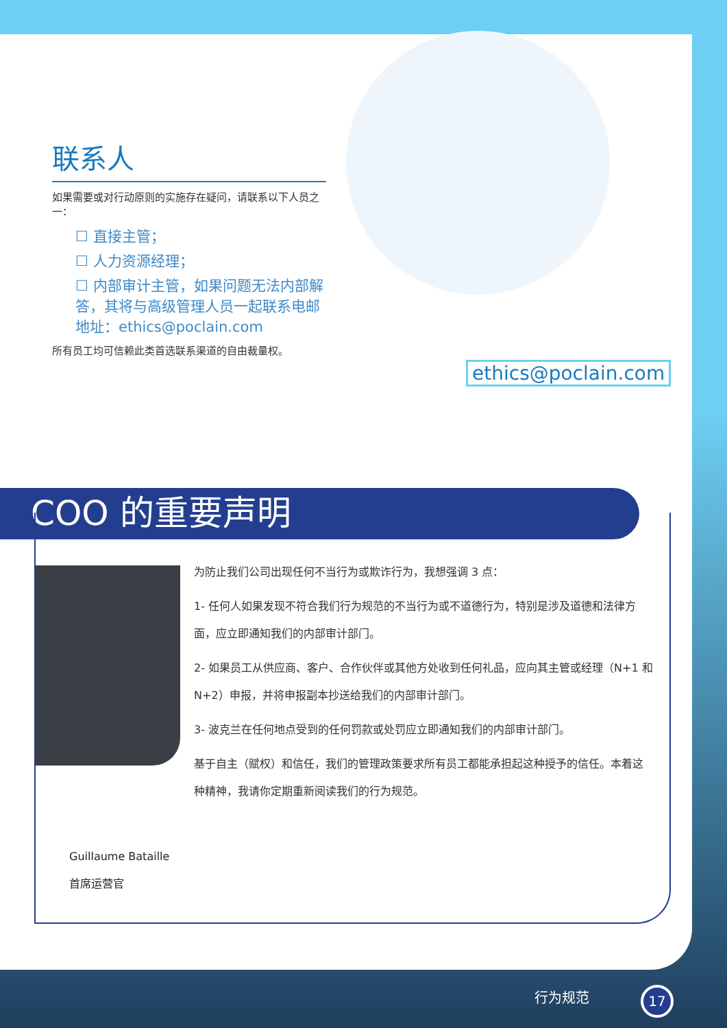联系人
如果需要或对行动原则的实施存在疑问，请联系以下人员之一：
☐ 直接主管；
☐ 人力资源经理；
☐ 内部审计主管，如果问题无法内部解答，其将与高级管理人员一起联系电邮地址：ethics@poclain.com
所有员工均可信赖此类首选联系渠道的自由裁量权。
ethics@poclain.com
COO 的重要声明
为防止我们公司出现任何不当行为或欺诈行为，我想强调 3 点：
1- 任何人如果发现不符合我们行为规范的不当行为或不道德行为，特别是涉及道德和法律方面，应立即通知我们的内部审计部门。
2- 如果员工从供应商、客户、合作伙伴或其他方处收到任何礼品，应向其主管或经理（N+1 和 N+2）申报，并将申报副本抄送给我们的内部审计部门。
3- 波克兰在任何地点受到的任何罚款或处罚应立即通知我们的内部审计部门。
基于自主（赋权）和信任，我们的管理政策要求所有员工都能承担起这种授予的信任。本着这种精神，我请你定期重新阅读我们的行为规范。
Guillaume Bataille
首席运营官
行为规范 17